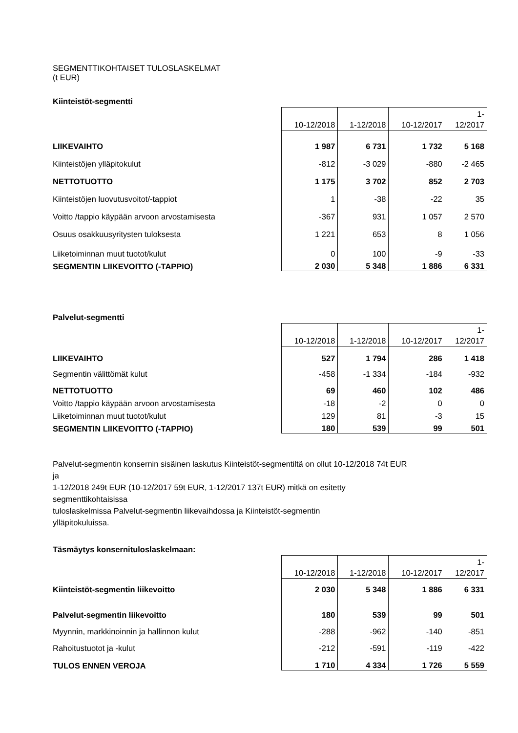SEGMENTTIKOHTAISET TULOSLASKELMAT
(t EUR)
Kiinteistöt-segmentti
| | 10-12/2018 | 1-12/2018 | 10-12/2017 | 1- 12/2017 |
| LIIKEVAIHTO | 1 987 | 6 731 | 1 732 | 5 168 |
| Kiinteistöjen ylläpitokulut | -812 | -3 029 | -880 | -2 465 |
| NETTOTUOTTO | 1 175 | 3 702 | 852 | 2 703 |
| Kiinteistöjen luovutusvoitot/-tappiot | 1 | -38 | -22 | 35 |
| Voitto /tappio käypään arvoon arvostamisesta | -367 | 931 | 1 057 | 2 570 |
| Osuus osakkuusyritysten tuloksesta | 1 221 | 653 | 8 | 1 056 |
| Liiketoiminnan muut tuotot/kulut | 0 | 100 | -9 | -33 |
| SEGMENTIN LIIKEVOITTO (-TAPPIO) | 2 030 | 5 348 | 1 886 | 6 331 |
Palvelut-segmentti
| | 10-12/2018 | 1-12/2018 | 10-12/2017 | 1- 12/2017 |
| LIIKEVAIHTO | 527 | 1 794 | 286 | 1 418 |
| Segmentin välittömät kulut | -458 | -1 334 | -184 | -932 |
| NETTOTUOTTO | 69 | 460 | 102 | 486 |
| Voitto /tappio käypään arvoon arvostamisesta | -18 | -2 | 0 | 0 |
| Liiketoiminnan muut tuotot/kulut | 129 | 81 | -3 | 15 |
| SEGMENTIN LIIKEVOITTO (-TAPPIO) | 180 | 539 | 99 | 501 |
Palvelut-segmentin konsernin sisäinen laskutus Kiinteistöt-segmentiltä on ollut 10-12/2018 74t EUR
ja
1-12/2018 249t EUR (10-12/2017 59t EUR, 1-12/2017 137t EUR) mitkä on esitetty
segmenttikohtaisissa
tuloslaskelmissa Palvelut-segmentin liikevaihdossa ja Kiinteistöt-segmentin
ylläpitokuluissa.
Täsmäytys konsernituloslaskelmaan:
| | 10-12/2018 | 1-12/2018 | 10-12/2017 | 1- 12/2017 |
| Kiinteistöt-segmentin liikevoitto | 2 030 | 5 348 | 1 886 | 6 331 |
| Palvelut-segmentin liikevoitto | 180 | 539 | 99 | 501 |
| Myynnin, markkinoinnin ja hallinnon kulut | -288 | -962 | -140 | -851 |
| Rahoitustuotot ja -kulut | -212 | -591 | -119 | -422 |
| TULOS ENNEN VEROJA | 1 710 | 4 334 | 1 726 | 5 559 |